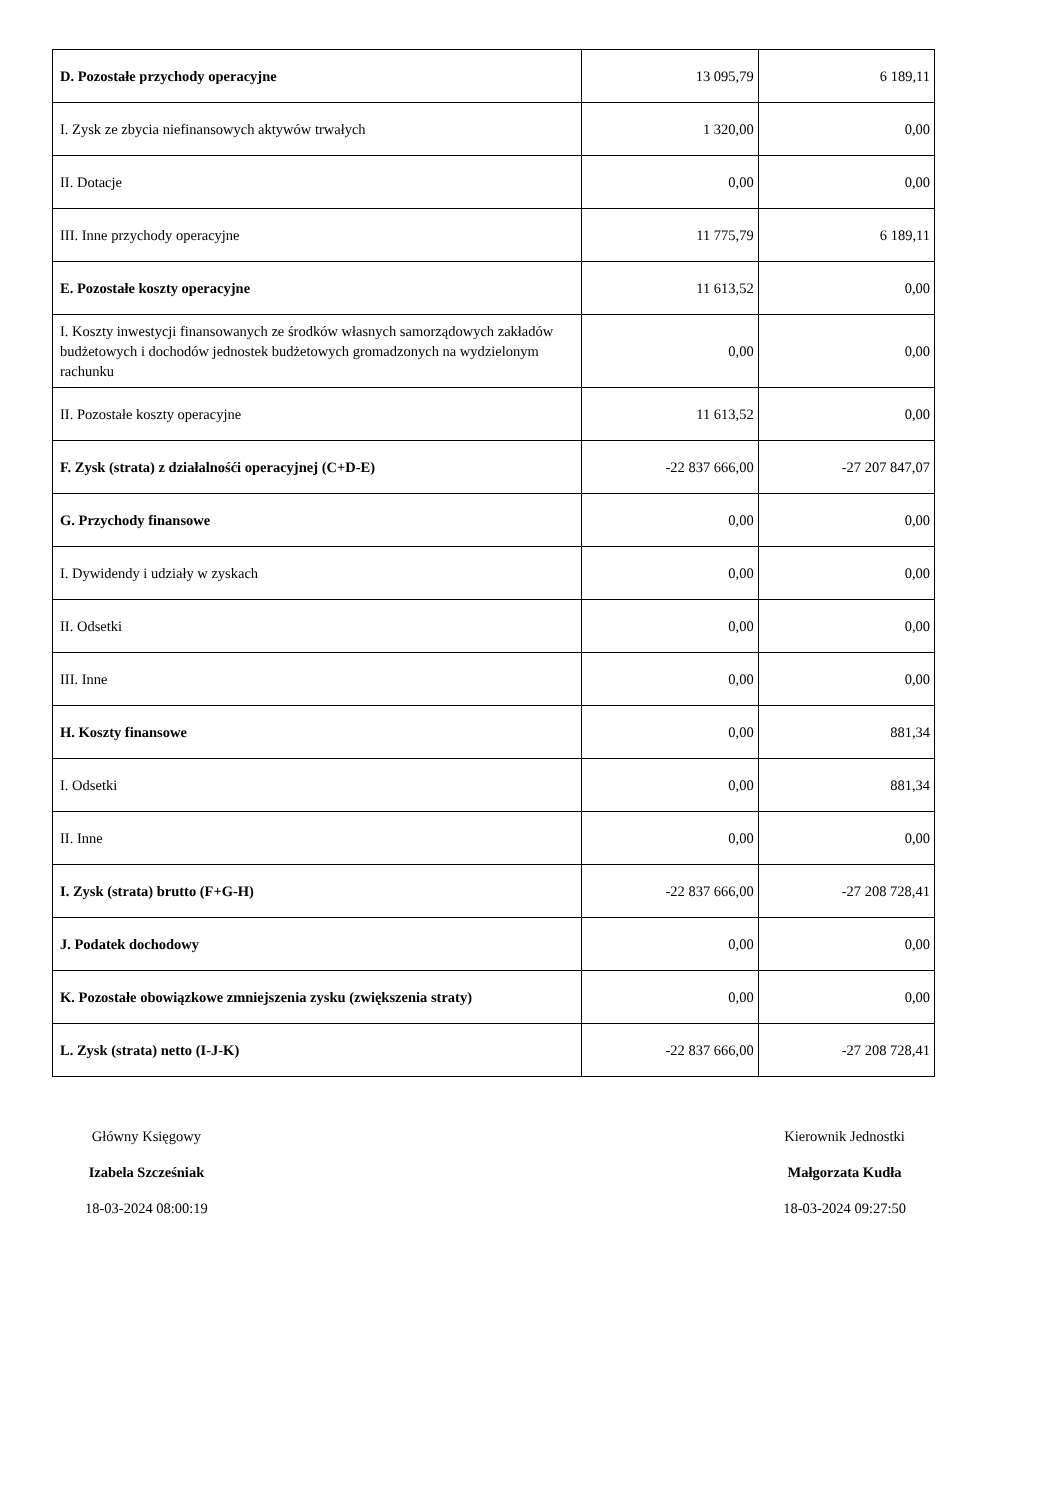| D. Pozostałe przychody operacyjne | 13 095,79 | 6 189,11 |
| I. Zysk ze zbycia niefinansowych aktywów trwałych | 1 320,00 | 0,00 |
| II. Dotacje | 0,00 | 0,00 |
| III. Inne przychody operacyjne | 11 775,79 | 6 189,11 |
| E. Pozostałe koszty operacyjne | 11 613,52 | 0,00 |
| I. Koszty inwestycji finansowanych ze środków własnych samorządowych zakładów budżetowych i dochodów jednostek budżetowych gromadzonych na wydzielonym rachunku | 0,00 | 0,00 |
| II. Pozostałe koszty operacyjne | 11 613,52 | 0,00 |
| F. Zysk (strata) z działalnośći operacyjnej (C+D-E) | -22 837 666,00 | -27 207 847,07 |
| G. Przychody finansowe | 0,00 | 0,00 |
| I. Dywidendy i udziały w zyskach | 0,00 | 0,00 |
| II. Odsetki | 0,00 | 0,00 |
| III. Inne | 0,00 | 0,00 |
| H. Koszty finansowe | 0,00 | 881,34 |
| I. Odsetki | 0,00 | 881,34 |
| II. Inne | 0,00 | 0,00 |
| I. Zysk (strata) brutto (F+G-H) | -22 837 666,00 | -27 208 728,41 |
| J. Podatek dochodowy | 0,00 | 0,00 |
| K. Pozostałe obowiązkowe zmniejszenia zysku (zwiększenia straty) | 0,00 | 0,00 |
| L. Zysk (strata) netto (I-J-K) | -22 837 666,00 | -27 208 728,41 |
Główny Księgowy
Izabela Szcześniak
18-03-2024 08:00:19
Kierownik Jednostki
Małgorzata Kudła
18-03-2024 09:27:50